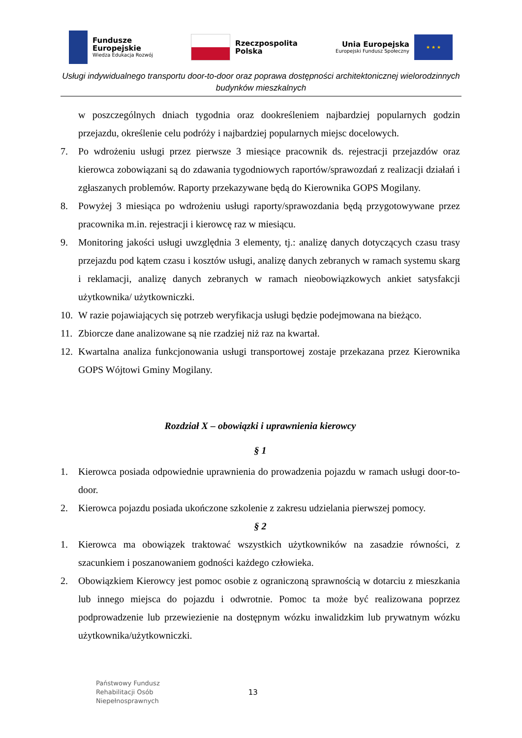Fundusze
Europejskie
Wiedza Edukacja Rozwój
Rzeczpospolita
Polska
Unia Europejska
Europejski Fundusz Społeczny
★ ★ ★
Usługi indywidualnego transportu door-to-door oraz poprawa dostępności architektonicznej wielorodzinnych budynków mieszkalnych
w poszczególnych dniach tygodnia oraz dookreśleniem najbardziej popularnych godzin przejazdu, określenie celu podróży i najbardziej popularnych miejsc docelowych.
7. Po wdrożeniu usługi przez pierwsze 3 miesiące pracownik ds. rejestracji przejazdów oraz kierowca zobowiązani są do zdawania tygodniowych raportów/sprawozdań z realizacji działań i zgłaszanych problemów. Raporty przekazywane będą do Kierownika GOPS Mogilany.
8. Powyżej 3 miesiąca po wdrożeniu usługi raporty/sprawozdania będą przygotowywane przez pracownika m.in. rejestracji i kierowcę raz w miesiącu.
9. Monitoring jakości usługi uwzględnia 3 elementy, tj.: analizę danych dotyczących czasu trasy przejazdu pod kątem czasu i kosztów usługi, analizę danych zebranych w ramach systemu skarg i reklamacji, analizę danych zebranych w ramach nieobowiązkowych ankiet satysfakcji użytkownika/ użytkowniczki.
10. W razie pojawiających się potrzeb weryfikacja usługi będzie podejmowana na bieżąco.
11. Zbiorcze dane analizowane są nie rzadziej niż raz na kwartał.
12. Kwartalna analiza funkcjonowania usługi transportowej zostaje przekazana przez Kierownika GOPS Wójtowi Gminy Mogilany.
Rozdział X – obowiązki i uprawnienia kierowcy
§ 1
1. Kierowca posiada odpowiednie uprawnienia do prowadzenia pojazdu w ramach usługi door-to-door.
2. Kierowca pojazdu posiada ukończone szkolenie z zakresu udzielania pierwszej pomocy.
§ 2
1. Kierowca ma obowiązek traktować wszystkich użytkowników na zasadzie równości, z szacunkiem i poszanowaniem godności każdego człowieka.
2. Obowiązkiem Kierowcy jest pomoc osobie z ograniczoną sprawnością w dotarciu z mieszkania lub innego miejsca do pojazdu i odwrotnie. Pomoc ta może być realizowana poprzez podprowadzenie lub przewiezienie na dostępnym wózku inwalidzkim lub prywatnym wózku użytkownika/użytkowniczki.
Państwowy Fundusz
Rehabilitacji Osób
Niepełnosprawnych
13